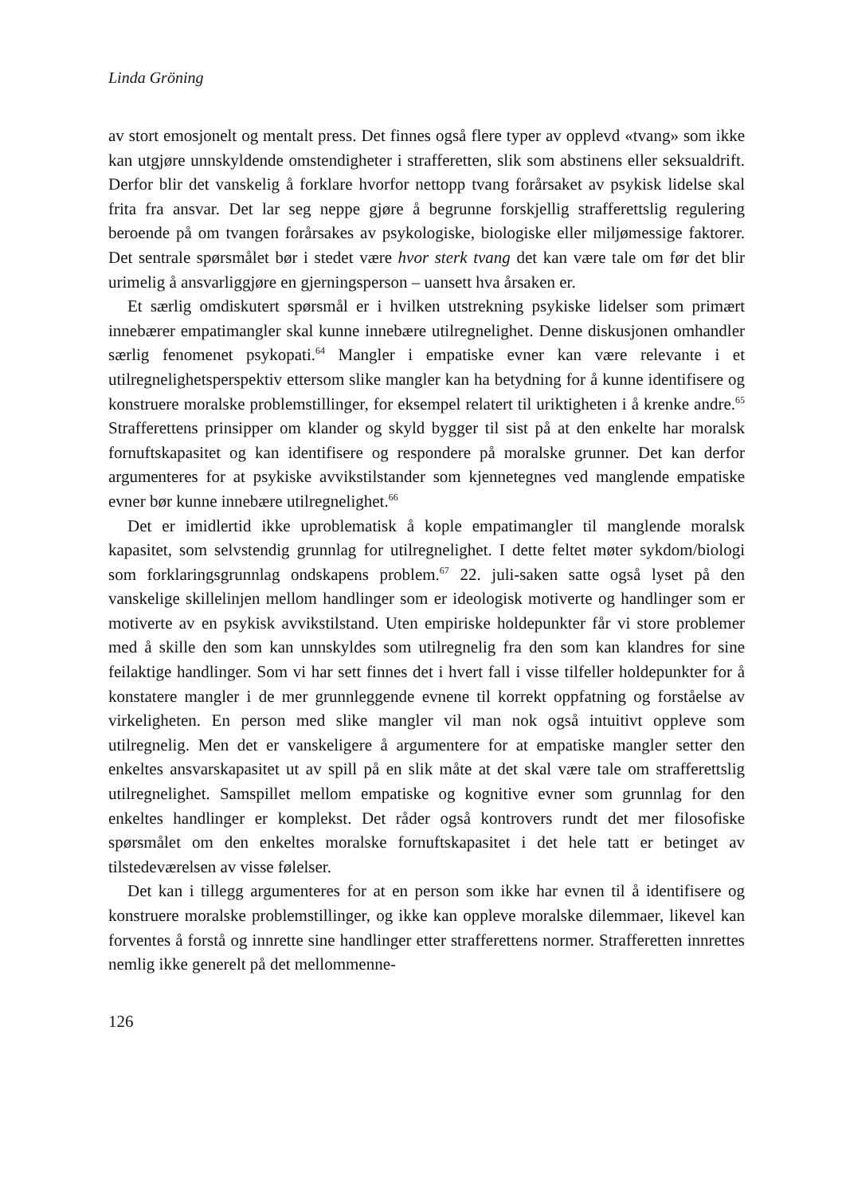Linda Gröning
av stort emosjonelt og mentalt press. Det finnes også flere typer av opplevd «tvang» som ikke kan utgjøre unnskyldende omstendigheter i strafferetten, slik som abstinens eller seksualdrift. Derfor blir det vanskelig å forklare hvorfor nettopp tvang forårsaket av psykisk lidelse skal frita fra ansvar. Det lar seg neppe gjøre å begrunne forskjellig strafferettslig regulering beroende på om tvangen forårsakes av psykologiske, biologiske eller miljømessige faktorer. Det sentrale spørsmålet bør i stedet være hvor sterk tvang det kan være tale om før det blir urimelig å ansvarliggjøre en gjerningsperson – uansett hva årsaken er.
Et særlig omdiskutert spørsmål er i hvilken utstrekning psykiske lidelser som primært innebærer empatimangler skal kunne innebære utilregnelighet. Denne diskusjonen omhandler særlig fenomenet psykopati.<sup>64</sup> Mangler i empatiske evner kan være relevante i et utilregnelighetsperspektiv ettersom slike mangler kan ha betydning for å kunne identifisere og konstruere moralske problemstillinger, for eksempel relatert til uriktigheten i å krenke andre.<sup>65</sup> Strafferettens prinsipper om klander og skyld bygger til sist på at den enkelte har moralsk fornuftskapasitet og kan identifisere og respondere på moralske grunner. Det kan derfor argumenteres for at psykiske avvikstilstander som kjennetegnes ved manglende empatiske evner bør kunne innebære utilregnelighet.<sup>66</sup>
Det er imidlertid ikke uproblematisk å kople empatimangler til manglende moralsk kapasitet, som selvstendig grunnlag for utilregnelighet. I dette feltet møter sykdom/biologi som forklaringsgrunnlag ondskapens problem.<sup>67</sup> 22. juli-saken satte også lyset på den vanskelige skillelinjen mellom handlinger som er ideologisk motiverte og handlinger som er motiverte av en psykisk avvikstilstand. Uten empiriske holdepunkter får vi store problemer med å skille den som kan unnskyldes som utilregnelig fra den som kan klandres for sine feilaktige handlinger. Som vi har sett finnes det i hvert fall i visse tilfeller holdepunkter for å konstatere mangler i de mer grunnleggende evnene til korrekt oppfatning og forståelse av virkeligheten. En person med slike mangler vil man nok også intuitivt oppleve som utilregnelig. Men det er vanskeligere å argumentere for at empatiske mangler setter den enkeltes ansvarskapasitet ut av spill på en slik måte at det skal være tale om strafferettslig utilregnelighet. Samspillet mellom empatiske og kognitive evner som grunnlag for den enkeltes handlinger er komplekst. Det råder også kontrovers rundt det mer filosofiske spørsmålet om den enkeltes moralske fornuftskapasitet i det hele tatt er betinget av tilstedeværelsen av visse følelser.
Det kan i tillegg argumenteres for at en person som ikke har evnen til å identifisere og konstruere moralske problemstillinger, og ikke kan oppleve moralske dilemmaer, likevel kan forventes å forstå og innrette sine handlinger etter strafferettens normer. Strafferetten innrettes nemlig ikke generelt på det mellommenne-
126